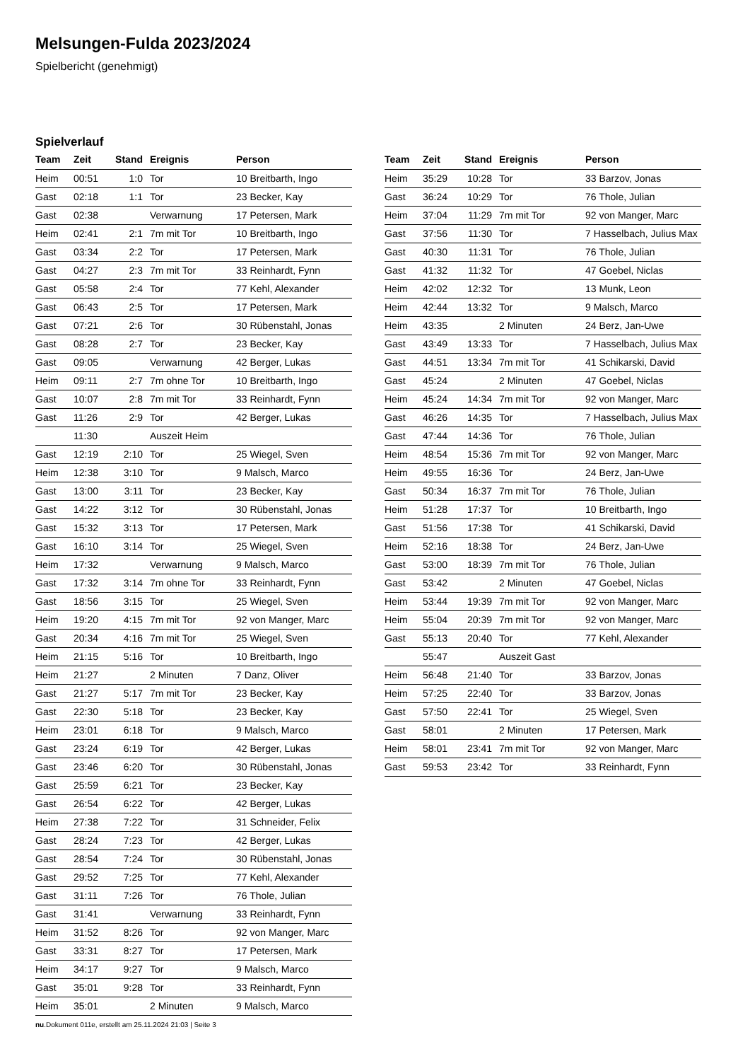Melsungen-Fulda 2023/2024
Spielbericht (genehmigt)
Spielverlauf
| Team | Zeit | Stand | Ereignis | Person |
| --- | --- | --- | --- | --- |
| Heim | 00:51 | 1:0 | Tor | 10 Breitbarth, Ingo |
| Gast | 02:18 | 1:1 | Tor | 23 Becker, Kay |
| Gast | 02:38 | | Verwarnung | 17 Petersen, Mark |
| Heim | 02:41 | 2:1 | 7m mit Tor | 10 Breitbarth, Ingo |
| Gast | 03:34 | 2:2 | Tor | 17 Petersen, Mark |
| Gast | 04:27 | 2:3 | 7m mit Tor | 33 Reinhardt, Fynn |
| Gast | 05:58 | 2:4 | Tor | 77 Kehl, Alexander |
| Gast | 06:43 | 2:5 | Tor | 17 Petersen, Mark |
| Gast | 07:21 | 2:6 | Tor | 30 Rübenstahl, Jonas |
| Gast | 08:28 | 2:7 | Tor | 23 Becker, Kay |
| Gast | 09:05 | | Verwarnung | 42 Berger, Lukas |
| Heim | 09:11 | 2:7 | 7m ohne Tor | 10 Breitbarth, Ingo |
| Gast | 10:07 | 2:8 | 7m mit Tor | 33 Reinhardt, Fynn |
| Gast | 11:26 | 2:9 | Tor | 42 Berger, Lukas |
| | 11:30 | | Auszeit Heim | |
| Gast | 12:19 | 2:10 | Tor | 25 Wiegel, Sven |
| Heim | 12:38 | 3:10 | Tor | 9 Malsch, Marco |
| Gast | 13:00 | 3:11 | Tor | 23 Becker, Kay |
| Gast | 14:22 | 3:12 | Tor | 30 Rübenstahl, Jonas |
| Gast | 15:32 | 3:13 | Tor | 17 Petersen, Mark |
| Gast | 16:10 | 3:14 | Tor | 25 Wiegel, Sven |
| Heim | 17:32 | | Verwarnung | 9 Malsch, Marco |
| Gast | 17:32 | 3:14 | 7m ohne Tor | 33 Reinhardt, Fynn |
| Gast | 18:56 | 3:15 | Tor | 25 Wiegel, Sven |
| Heim | 19:20 | 4:15 | 7m mit Tor | 92 von Manger, Marc |
| Gast | 20:34 | 4:16 | 7m mit Tor | 25 Wiegel, Sven |
| Heim | 21:15 | 5:16 | Tor | 10 Breitbarth, Ingo |
| Heim | 21:27 | | 2 Minuten | 7 Danz, Oliver |
| Gast | 21:27 | 5:17 | 7m mit Tor | 23 Becker, Kay |
| Gast | 22:30 | 5:18 | Tor | 23 Becker, Kay |
| Heim | 23:01 | 6:18 | Tor | 9 Malsch, Marco |
| Gast | 23:24 | 6:19 | Tor | 42 Berger, Lukas |
| Gast | 23:46 | 6:20 | Tor | 30 Rübenstahl, Jonas |
| Gast | 25:59 | 6:21 | Tor | 23 Becker, Kay |
| Gast | 26:54 | 6:22 | Tor | 42 Berger, Lukas |
| Heim | 27:38 | 7:22 | Tor | 31 Schneider, Felix |
| Gast | 28:24 | 7:23 | Tor | 42 Berger, Lukas |
| Gast | 28:54 | 7:24 | Tor | 30 Rübenstahl, Jonas |
| Gast | 29:52 | 7:25 | Tor | 77 Kehl, Alexander |
| Gast | 31:11 | 7:26 | Tor | 76 Thole, Julian |
| Gast | 31:41 | | Verwarnung | 33 Reinhardt, Fynn |
| Heim | 31:52 | 8:26 | Tor | 92 von Manger, Marc |
| Gast | 33:31 | 8:27 | Tor | 17 Petersen, Mark |
| Heim | 34:17 | 9:27 | Tor | 9 Malsch, Marco |
| Gast | 35:01 | 9:28 | Tor | 33 Reinhardt, Fynn |
| Heim | 35:01 | | 2 Minuten | 9 Malsch, Marco |
| Team | Zeit | Stand | Ereignis | Person |
| --- | --- | --- | --- | --- |
| Heim | 35:29 | 10:28 | Tor | 33 Barzov, Jonas |
| Gast | 36:24 | 10:29 | Tor | 76 Thole, Julian |
| Heim | 37:04 | 11:29 | 7m mit Tor | 92 von Manger, Marc |
| Gast | 37:56 | 11:30 | Tor | 7 Hasselbach, Julius Max |
| Gast | 40:30 | 11:31 | Tor | 76 Thole, Julian |
| Gast | 41:32 | 11:32 | Tor | 47 Goebel, Niclas |
| Heim | 42:02 | 12:32 | Tor | 13 Munk, Leon |
| Heim | 42:44 | 13:32 | Tor | 9 Malsch, Marco |
| Heim | 43:35 | | 2 Minuten | 24 Berz, Jan-Uwe |
| Gast | 43:49 | 13:33 | Tor | 7 Hasselbach, Julius Max |
| Gast | 44:51 | 13:34 | 7m mit Tor | 41 Schikarski, David |
| Gast | 45:24 | | 2 Minuten | 47 Goebel, Niclas |
| Heim | 45:24 | 14:34 | 7m mit Tor | 92 von Manger, Marc |
| Gast | 46:26 | 14:35 | Tor | 7 Hasselbach, Julius Max |
| Gast | 47:44 | 14:36 | Tor | 76 Thole, Julian |
| Heim | 48:54 | 15:36 | 7m mit Tor | 92 von Manger, Marc |
| Heim | 49:55 | 16:36 | Tor | 24 Berz, Jan-Uwe |
| Gast | 50:34 | 16:37 | 7m mit Tor | 76 Thole, Julian |
| Heim | 51:28 | 17:37 | Tor | 10 Breitbarth, Ingo |
| Gast | 51:56 | 17:38 | Tor | 41 Schikarski, David |
| Heim | 52:16 | 18:38 | Tor | 24 Berz, Jan-Uwe |
| Gast | 53:00 | 18:39 | 7m mit Tor | 76 Thole, Julian |
| Gast | 53:42 | | 2 Minuten | 47 Goebel, Niclas |
| Heim | 53:44 | 19:39 | 7m mit Tor | 92 von Manger, Marc |
| Heim | 55:04 | 20:39 | 7m mit Tor | 92 von Manger, Marc |
| Gast | 55:13 | 20:40 | Tor | 77 Kehl, Alexander |
| | 55:47 | | Auszeit Gast | |
| Heim | 56:48 | 21:40 | Tor | 33 Barzov, Jonas |
| Heim | 57:25 | 22:40 | Tor | 33 Barzov, Jonas |
| Gast | 57:50 | 22:41 | Tor | 25 Wiegel, Sven |
| Gast | 58:01 | | 2 Minuten | 17 Petersen, Mark |
| Heim | 58:01 | 23:41 | 7m mit Tor | 92 von Manger, Marc |
| Gast | 59:53 | 23:42 | Tor | 33 Reinhardt, Fynn |
nu.Dokument 011e, erstellt am 25.11.2024 21:03 | Seite 3